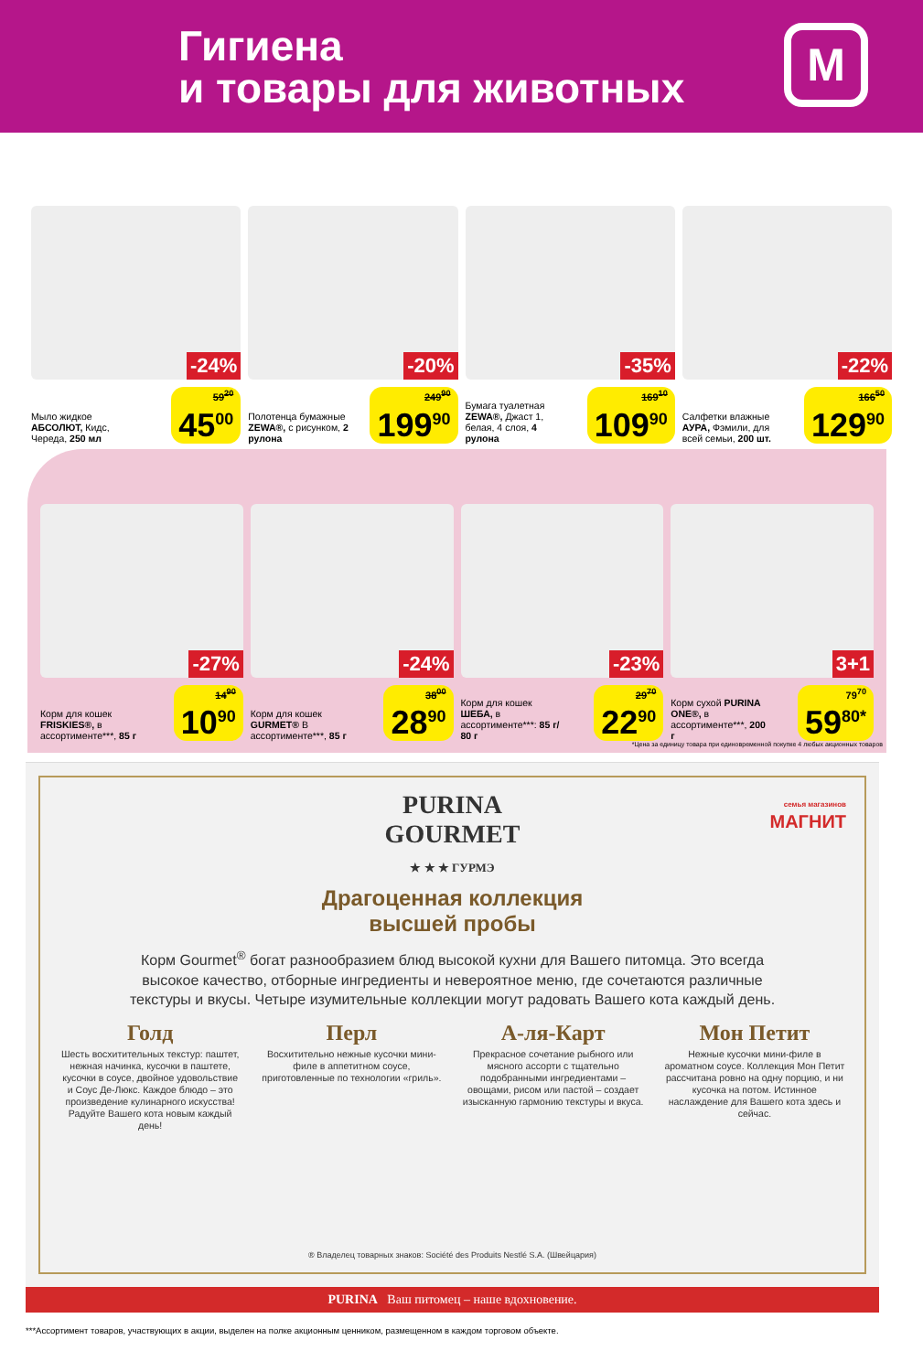Гигиена
и товары для животных
М
-24%
Мыло жидкое АБСОЛЮТ, Кидс, Череда, 250 мл
59<sup>20</sup>
45<sup>00</sup>
-20%
Полотенца бумажные ZEWA®, с рисунком, 2 рулона
249<sup>90</sup>
199<sup>90</sup>
-35%
Бумага туалетная ZEWA®, Джаст 1, белая, 4 слоя, 4 рулона
169<sup>10</sup>
109<sup>90</sup>
-22%
Салфетки влажные АУРА, Фэмили, для всей семьи, 200 шт.
166<sup>50</sup>
129<sup>90</sup>
-27%
Корм для кошек FRISKIES®, в ассортименте***, 85 г
14<sup>90</sup>
10<sup>90</sup>
-24%
Корм для кошек GURMET® В ассортименте***, 85 г
38<sup>00</sup>
28<sup>90</sup>
-23%
Корм для кошек ШЕБА, в ассортименте***: 85 г/ 80 г
29<sup>70</sup>
22<sup>90</sup>
3+1
Корм сухой PURINA ONE®, в ассортименте***, 200 г
79<sup>70</sup>
59<sup>80*</sup>
*Цена за единицу товара при единовременной покупке 4 любых акционных товаров
PURINA
GOURMET
★ ★ ★ ГУРМЭ
семья магазинов
МАГНИТ
Драгоценная коллекция
высшей пробы
Корм Gourmet<sup>®</sup> богат разнообразием блюд высокой кухни для Вашего питомца. Это всегда высокое качество, отборные ингредиенты и невероятное меню, где сочетаются различные текстуры и вкусы. Четыре изумительные коллекции могут радовать Вашего кота каждый день.
Голд
Шесть восхитительных текстур: паштет, нежная начинка, кусочки в паштете, кусочки в соусе, двойное удовольствие и Соус Де-Люкс. Каждое блюдо – это произведение кулинарного искусства! Радуйте Вашего кота новым каждый день!
Перл
Восхитительно нежные кусочки мини-филе в аппетитном соусе, приготовленные по технологии «гриль».
А-ля-Карт
Прекрасное сочетание рыбного или мясного ассорти с тщательно подобранными ингредиентами – овощами, рисом или пастой – создает изысканную гармонию текстуры и вкуса.
Мон Петит
Нежные кусочки мини-филе в ароматном соусе. Коллекция Мон Петит рассчитана ровно на одну порцию, и ни кусочка на потом. Истинное наслаждение для Вашего кота здесь и сейчас.
® Владелец товарных знаков: Société des Produits Nestlé S.A. (Швейцария)
PURINA Ваш питомец – наше вдохновение.
***Ассортимент товаров, участвующих в акции, выделен на полке акционным ценником, размещенном в каждом торговом объекте.